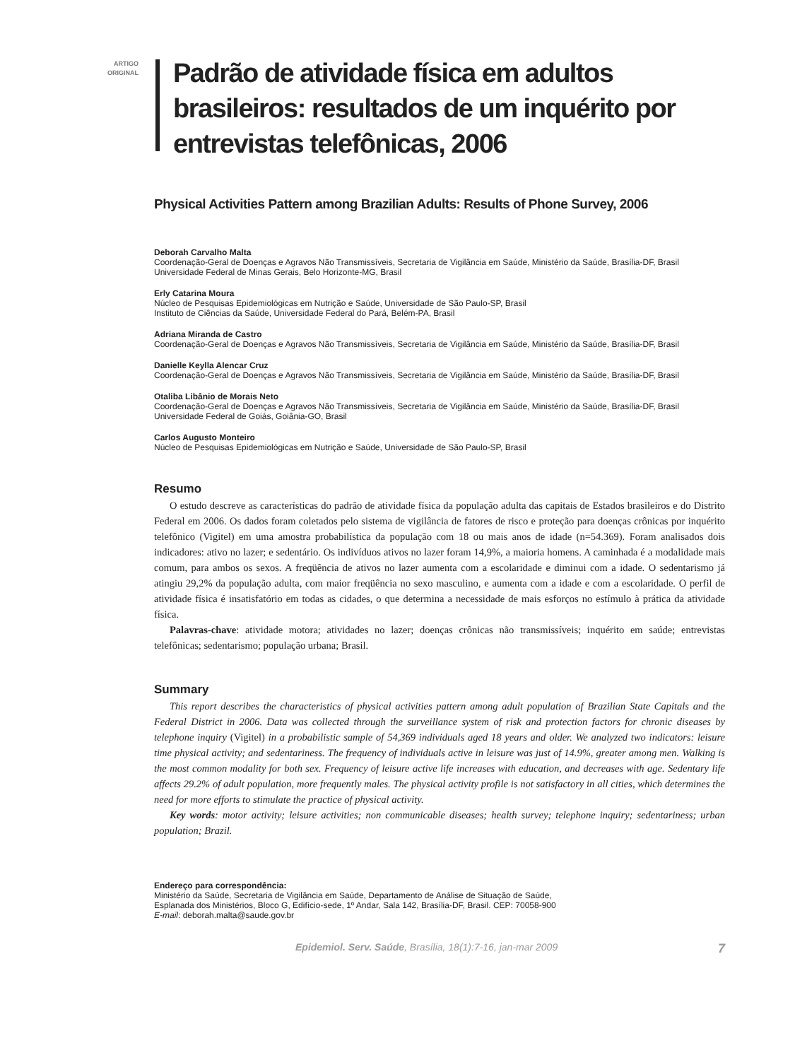ARTIGO
ORIGINAL
Padrão de atividade física em adultos brasileiros: resultados de um inquérito por entrevistas telefônicas, 2006
Physical Activities Pattern among Brazilian Adults: Results of Phone Survey, 2006
Deborah Carvalho Malta
Coordenação-Geral de Doenças e Agravos Não Transmissíveis, Secretaria de Vigilância em Saúde, Ministério da Saúde, Brasília-DF, Brasil
Universidade Federal de Minas Gerais, Belo Horizonte-MG, Brasil
Erly Catarina Moura
Núcleo de Pesquisas Epidemiológicas em Nutrição e Saúde, Universidade de São Paulo-SP, Brasil
Instituto de Ciências da Saúde, Universidade Federal do Pará, Belém-PA, Brasil
Adriana Miranda de Castro
Coordenação-Geral de Doenças e Agravos Não Transmissíveis, Secretaria de Vigilância em Saúde, Ministério da Saúde, Brasília-DF, Brasil
Danielle Keylla Alencar Cruz
Coordenação-Geral de Doenças e Agravos Não Transmissíveis, Secretaria de Vigilância em Saúde, Ministério da Saúde, Brasília-DF, Brasil
Otaliba Libânio de Morais Neto
Coordenação-Geral de Doenças e Agravos Não Transmissíveis, Secretaria de Vigilância em Saúde, Ministério da Saúde, Brasília-DF, Brasil
Universidade Federal de Goiás, Goiânia-GO, Brasil
Carlos Augusto Monteiro
Núcleo de Pesquisas Epidemiológicas em Nutrição e Saúde, Universidade de São Paulo-SP, Brasil
Resumo
O estudo descreve as características do padrão de atividade física da população adulta das capitais de Estados brasileiros e do Distrito Federal em 2006. Os dados foram coletados pelo sistema de vigilância de fatores de risco e proteção para doenças crônicas por inquérito telefônico (Vigitel) em uma amostra probabilística da população com 18 ou mais anos de idade (n=54.369). Foram analisados dois indicadores: ativo no lazer; e sedentário. Os indivíduos ativos no lazer foram 14,9%, a maioria homens. A caminhada é a modalidade mais comum, para ambos os sexos. A freqüência de ativos no lazer aumenta com a escolaridade e diminui com a idade. O sedentarismo já atingiu 29,2% da população adulta, com maior freqüência no sexo masculino, e aumenta com a idade e com a escolaridade. O perfil de atividade física é insatisfatório em todas as cidades, o que determina a necessidade de mais esforços no estímulo à prática da atividade física.
Palavras-chave: atividade motora; atividades no lazer; doenças crônicas não transmissíveis; inquérito em saúde; entrevistas telefônicas; sedentarismo; população urbana; Brasil.
Summary
This report describes the characteristics of physical activities pattern among adult population of Brazilian State Capitals and the Federal District in 2006. Data was collected through the surveillance system of risk and protection factors for chronic diseases by telephone inquiry (Vigitel) in a probabilistic sample of 54,369 individuals aged 18 years and older. We analyzed two indicators: leisure time physical activity; and sedentariness. The frequency of individuals active in leisure was just of 14.9%, greater among men. Walking is the most common modality for both sex. Frequency of leisure active life increases with education, and decreases with age. Sedentary life affects 29.2% of adult population, more frequently males. The physical activity profile is not satisfactory in all cities, which determines the need for more efforts to stimulate the practice of physical activity.
Key words: motor activity; leisure activities; non communicable diseases; health survey; telephone inquiry; sedentariness; urban population; Brazil.
Endereço para correspondência:
Ministério da Saúde, Secretaria de Vigilância em Saúde, Departamento de Análise de Situação de Saúde,
Esplanada dos Ministérios, Bloco G, Edifício-sede, 1º Andar, Sala 142, Brasília-DF, Brasil. CEP: 70058-900
E-mail: deborah.malta@saude.gov.br
Epidemiol. Serv. Saúde, Brasília, 18(1):7-16, jan-mar 2009 7